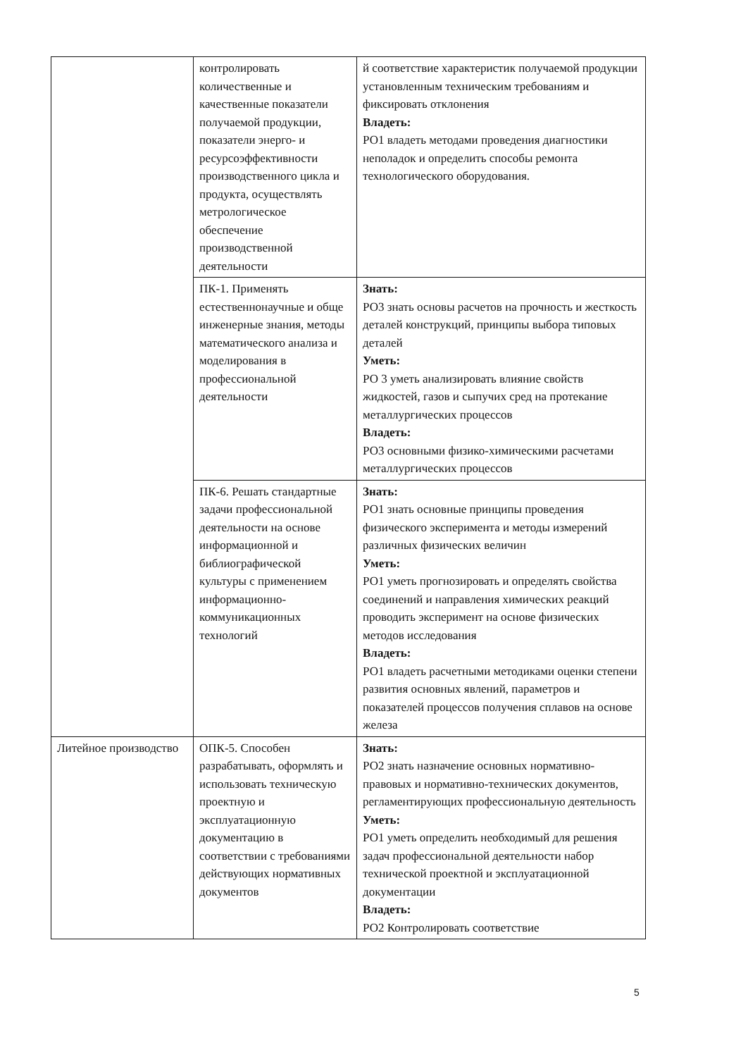| | контролировать количественные и качественные показатели получаемой продукции, показатели энерго- и ресурсоэффективности производственного цикла и продукта, осуществлять метрологическое обеспечение производственной деятельности | й соответствие характеристик получаемой продукции установленным техническим требованиям и фиксировать отклонения Владеть: РО1 владеть методами проведения диагностики неполадок и определить способы ремонта технологического оборудования. |
| | ПК-1. Применять естественнонаучные и обще инженерные знания, методы математического анализа и моделирования в профессиональной деятельности | Знать: РО3 знать основы расчетов на прочность и жесткость деталей конструкций, принципы выбора типовых деталей Уметь: РО 3 уметь анализировать влияние свойств жидкостей, газов и сыпучих сред на протекание металлургических процессов Владеть: РО3 основными физико-химическими расчетами металлургических процессов |
| | ПК-6. Решать стандартные задачи профессиональной деятельности на основе информационной и библиографической культуры с применением информационно-коммуникационных технологий | Знать: РО1 знать основные принципы проведения физического эксперимента и методы измерений различных физических величин Уметь: РО1 уметь прогнозировать и определять свойства соединений и направления химических реакций проводить эксперимент на основе физических методов исследования Владеть: РО1 владеть расчетными методиками оценки степени развития основных явлений, параметров и показателей процессов получения сплавов на основе железа |
| Литейное производство | ОПК-5. Способен разрабатывать, оформлять и использовать техническую проектную и эксплуатационную документацию в соответствии с требованиями действующих нормативных документов | Знать: РО2 знать назначение основных нормативно-правовых и нормативно-технических документов, регламентирующих профессиональную деятельность Уметь: РО1 уметь определить необходимый для решения задач профессиональной деятельности набор технической проектной и эксплуатационной документации Владеть: РО2 Контролировать соответствие |
5